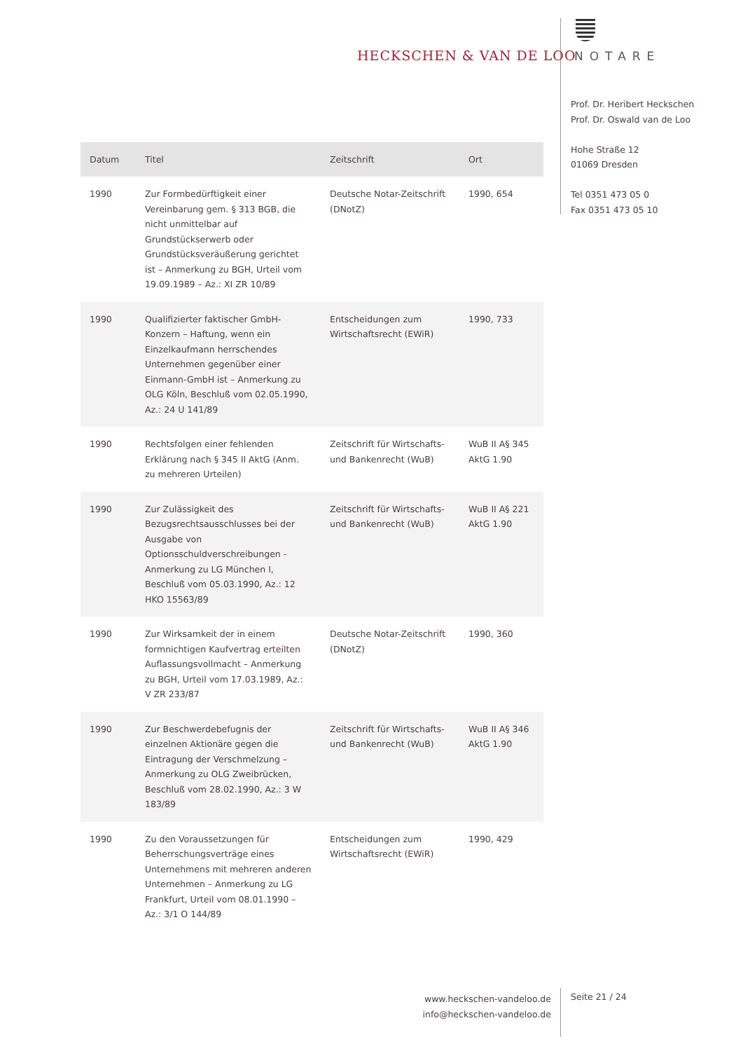HECKSCHEN & VAN DE LOO NOTARE
Prof. Dr. Heribert Heckschen
Prof. Dr. Oswald van de Loo
Hohe Straße 12
01069 Dresden
Tel 0351 473 05 0
Fax 0351 473 05 10
| Datum | Titel | Zeitschrift | Ort |
| --- | --- | --- | --- |
| 1990 | Zur Formbedürftigkeit einer Vereinbarung gem. § 313 BGB, die nicht unmittelbar auf Grundstückserwerb oder Grundstücksveräußerung gerichtet ist – Anmerkung zu BGH, Urteil vom 19.09.1989 – Az.: XI ZR 10/89 | Deutsche Notar-Zeitschrift (DNotZ) | 1990, 654 |
| 1990 | Qualifizierter faktischer GmbH-Konzern – Haftung, wenn ein Einzelkaufmann herrschendes Unternehmen gegenüber einer Einmann-GmbH ist – Anmerkung zu OLG Köln, Beschluß vom 02.05.1990, Az.: 24 U 141/89 | Entscheidungen zum Wirtschaftsrecht (EWiR) | 1990, 733 |
| 1990 | Rechtsfolgen einer fehlenden Erklärung nach § 345 II AktG (Anm. zu mehreren Urteilen) | Zeitschrift für Wirtschafts- und Bankenrecht (WuB) | WuB II A§ 345 AktG 1.90 |
| 1990 | Zur Zulässigkeit des Bezugsrechtsausschlusses bei der Ausgabe von Optionsschuldverschreibungen - Anmerkung zu LG München I, Beschluß vom 05.03.1990, Az.: 12 HKO 15563/89 | Zeitschrift für Wirtschafts- und Bankenrecht (WuB) | WuB II A§ 221 AktG 1.90 |
| 1990 | Zur Wirksamkeit der in einem formnichtigen Kaufvertrag erteilten Auflassungsvollmacht – Anmerkung zu BGH, Urteil vom 17.03.1989, Az.: V ZR 233/87 | Deutsche Notar-Zeitschrift (DNotZ) | 1990, 360 |
| 1990 | Zur Beschwerdebefugnis der einzelnen Aktionäre gegen die Eintragung der Verschmelzung – Anmerkung zu OLG Zweibrücken, Beschluß vom 28.02.1990, Az.: 3 W 183/89 | Zeitschrift für Wirtschafts- und Bankenrecht (WuB) | WuB II A§ 346 AktG 1.90 |
| 1990 | Zu den Voraussetzungen für Beherrschungsverträge eines Unternehmens mit mehreren anderen Unternehmen – Anmerkung zu LG Frankfurt, Urteil vom 08.01.1990 – Az.: 3/1 O 144/89 | Entscheidungen zum Wirtschaftsrecht (EWiR) | 1990, 429 |
www.heckschen-vandeloo.de
info@heckschen-vandeloo.de
Seite 21 / 24